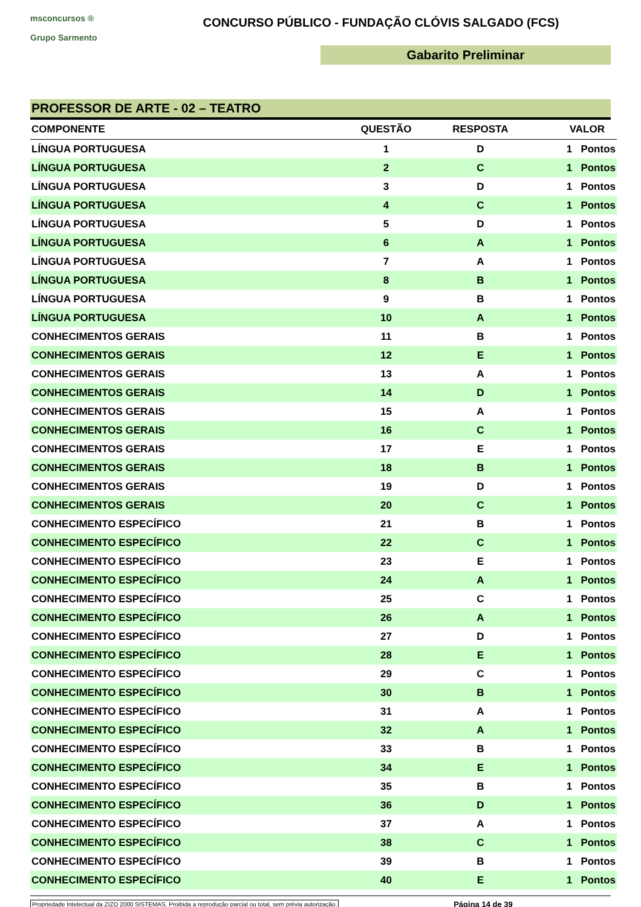msconcursos ®
Grupo Sarmento
CONCURSO PÚBLICO - FUNDAÇÃO CLÓVIS SALGADO (FCS)
Gabarito Preliminar
PROFESSOR DE ARTE - 02 – TEATRO
| COMPONENTE | QUESTÃO | RESPOSTA | VALOR |
| --- | --- | --- | --- |
| LÍNGUA PORTUGUESA | 1 | D | 1 Pontos |
| LÍNGUA PORTUGUESA | 2 | C | 1 Pontos |
| LÍNGUA PORTUGUESA | 3 | D | 1 Pontos |
| LÍNGUA PORTUGUESA | 4 | C | 1 Pontos |
| LÍNGUA PORTUGUESA | 5 | D | 1 Pontos |
| LÍNGUA PORTUGUESA | 6 | A | 1 Pontos |
| LÍNGUA PORTUGUESA | 7 | A | 1 Pontos |
| LÍNGUA PORTUGUESA | 8 | B | 1 Pontos |
| LÍNGUA PORTUGUESA | 9 | B | 1 Pontos |
| LÍNGUA PORTUGUESA | 10 | A | 1 Pontos |
| CONHECIMENTOS GERAIS | 11 | B | 1 Pontos |
| CONHECIMENTOS GERAIS | 12 | E | 1 Pontos |
| CONHECIMENTOS GERAIS | 13 | A | 1 Pontos |
| CONHECIMENTOS GERAIS | 14 | D | 1 Pontos |
| CONHECIMENTOS GERAIS | 15 | A | 1 Pontos |
| CONHECIMENTOS GERAIS | 16 | C | 1 Pontos |
| CONHECIMENTOS GERAIS | 17 | E | 1 Pontos |
| CONHECIMENTOS GERAIS | 18 | B | 1 Pontos |
| CONHECIMENTOS GERAIS | 19 | D | 1 Pontos |
| CONHECIMENTOS GERAIS | 20 | C | 1 Pontos |
| CONHECIMENTO ESPECÍFICO | 21 | B | 1 Pontos |
| CONHECIMENTO ESPECÍFICO | 22 | C | 1 Pontos |
| CONHECIMENTO ESPECÍFICO | 23 | E | 1 Pontos |
| CONHECIMENTO ESPECÍFICO | 24 | A | 1 Pontos |
| CONHECIMENTO ESPECÍFICO | 25 | C | 1 Pontos |
| CONHECIMENTO ESPECÍFICO | 26 | A | 1 Pontos |
| CONHECIMENTO ESPECÍFICO | 27 | D | 1 Pontos |
| CONHECIMENTO ESPECÍFICO | 28 | E | 1 Pontos |
| CONHECIMENTO ESPECÍFICO | 29 | C | 1 Pontos |
| CONHECIMENTO ESPECÍFICO | 30 | B | 1 Pontos |
| CONHECIMENTO ESPECÍFICO | 31 | A | 1 Pontos |
| CONHECIMENTO ESPECÍFICO | 32 | A | 1 Pontos |
| CONHECIMENTO ESPECÍFICO | 33 | B | 1 Pontos |
| CONHECIMENTO ESPECÍFICO | 34 | E | 1 Pontos |
| CONHECIMENTO ESPECÍFICO | 35 | B | 1 Pontos |
| CONHECIMENTO ESPECÍFICO | 36 | D | 1 Pontos |
| CONHECIMENTO ESPECÍFICO | 37 | A | 1 Pontos |
| CONHECIMENTO ESPECÍFICO | 38 | C | 1 Pontos |
| CONHECIMENTO ESPECÍFICO | 39 | B | 1 Pontos |
| CONHECIMENTO ESPECÍFICO | 40 | E | 1 Pontos |
Propriedade Intelectual da ZIZO 2000 SISTEMAS. Proibida a reprodução parcial ou total, sem prévia autorização.
Página 14 de 39